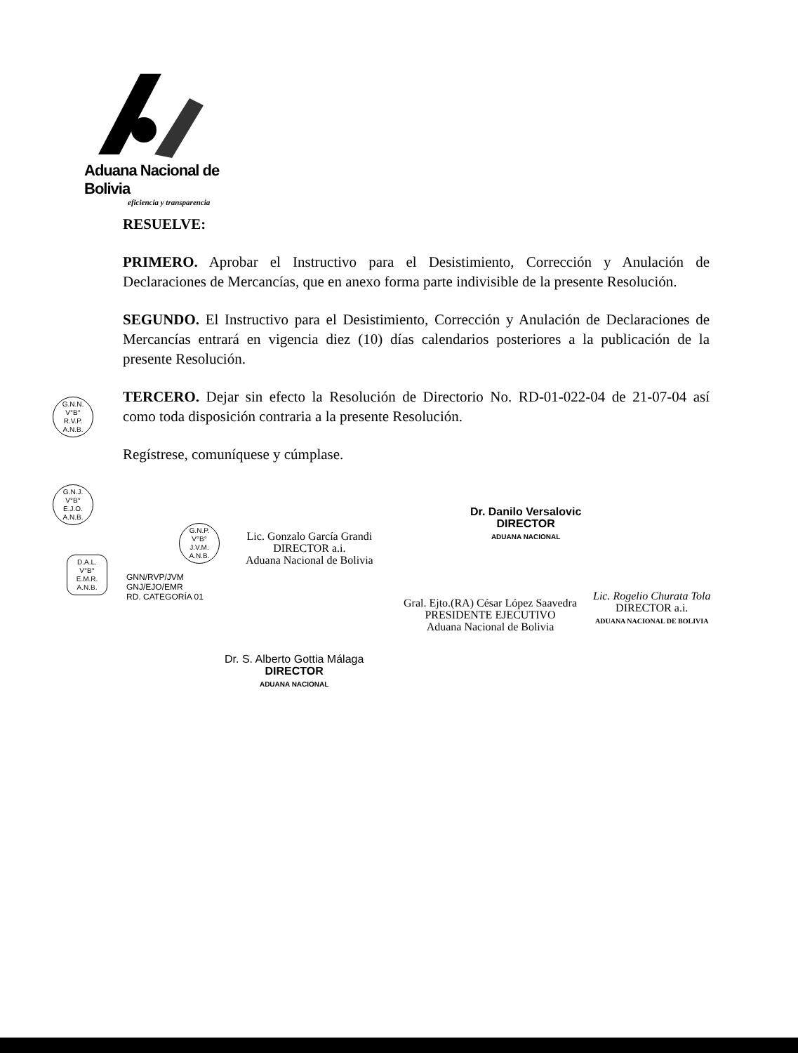Aduana Nacional de Bolivia
eficiencia y transparencia
RESUELVE:
PRIMERO. Aprobar el Instructivo para el Desistimiento, Corrección y Anulación de Declaraciones de Mercancías, que en anexo forma parte indivisible de la presente Resolución.
SEGUNDO. El Instructivo para el Desistimiento, Corrección y Anulación de Declaraciones de Mercancías entrará en vigencia diez (10) días calendarios posteriores a la publicación de la presente Resolución.
TERCERO. Dejar sin efecto la Resolución de Directorio No. RD-01-022-04 de 21-07-04 así como toda disposición contraria a la presente Resolución.
Regístrese, comuníquese y cúmplase.
G.N.N.
V°B°
R.V.P.
A.N.B.
G.N.J.
V°B°
E.J.O.
A.N.B.
D.A.L.
V°B°
E.M.R.
A.N.B.
G.N.P.
V°B°
J.V.M.
A.N.B.
GNN/RVP/JVM
GNJ/EJO/EMR
RD. CATEGORÍA 01
Lic. Gonzalo García Grandi
DIRECTOR a.i.
Aduana Nacional de Bolivia
Dr. Danilo Versalovic
DIRECTOR
ADUANA NACIONAL
Gral. Ejto.(RA) César López Saavedra
PRESIDENTE EJECUTIVO
Aduana Nacional de Bolivia
Lic. Rogelio Churata Tola
DIRECTOR a.i.
ADUANA NACIONAL DE BOLIVIA
Dr. S. Alberto Gottia Málaga
DIRECTOR
ADUANA NACIONAL